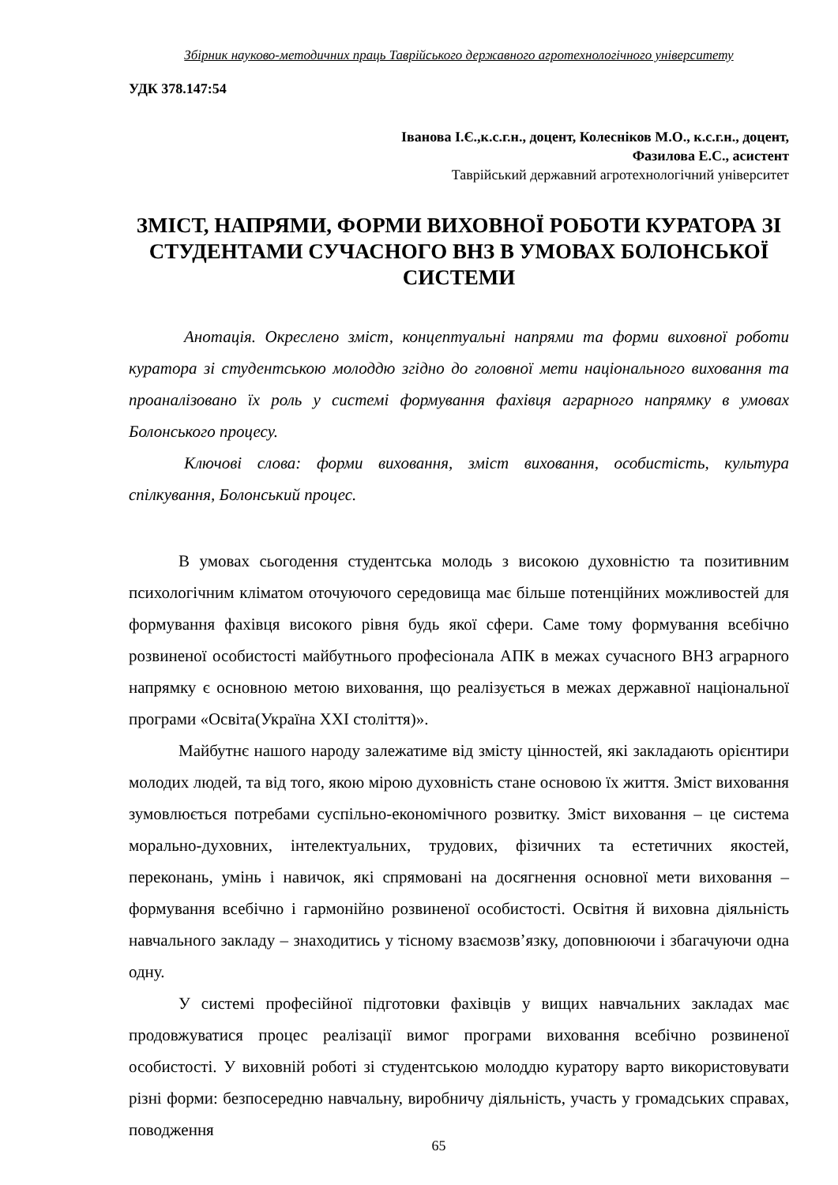Збірник науково-методичних праць Таврійського державного агротехнологічного університету
УДК 378.147:54
Іванова І.Є.,к.с.г.н., доцент, Колесніков М.О., к.с.г.н., доцент,
Фазилова Е.С., асистент
Таврійський державний агротехнологічний університет
ЗМІСТ, НАПРЯМИ, ФОРМИ ВИХОВНОЇ РОБОТИ КУРАТОРА ЗІ СТУДЕНТАМИ СУЧАСНОГО ВНЗ В УМОВАХ БОЛОНСЬКОЇ СИСТЕМИ
Анотація. Окреслено зміст, концептуальні напрями та форми виховної роботи куратора зі студентською молоддю згідно до головної мети національного виховання та проаналізовано їх роль у системі формування фахівця аграрного напрямку в умовах Болонського процесу.
Ключові слова: форми виховання, зміст виховання, особистість, культура спілкування, Болонський процес.
В умовах сьогодення студентська молодь з високою духовністю та позитивним психологічним кліматом оточуючого середовища має більше потенційних можливостей для формування фахівця високого рівня будь якої сфери. Саме тому формування всебічно розвиненої особистості майбутнього професіонала АПК в межах сучасного ВНЗ аграрного напрямку є основною метою виховання, що реалізується в межах державної національної програми «Освіта(Україна XXI століття)».
Майбутнє нашого народу залежатиме від змісту цінностей, які закладають орієнтири молодих людей, та від того, якою мірою духовність стане основою їх життя. Зміст виховання зумовлюється потребами суспільно-економічного розвитку. Зміст виховання – це система морально-духовних, інтелектуальних, трудових, фізичних та естетичних якостей, переконань, умінь і навичок, які спрямовані на досягнення основної мети виховання – формування всебічно і гармонійно розвиненої особистості. Освітня й виховна діяльність навчального закладу – знаходитись у тісному взаємозв’язку, доповнюючи і збагачуючи одна одну.
У системі професійної підготовки фахівців у вищих навчальних закладах має продовжуватися процес реалізації вимог програми виховання всебічно розвиненої особистості. У виховній роботі зі студентською молоддю куратору варто використовувати різні форми: безпосередню навчальну, виробничу діяльність, участь у громадських справах, поводження
65